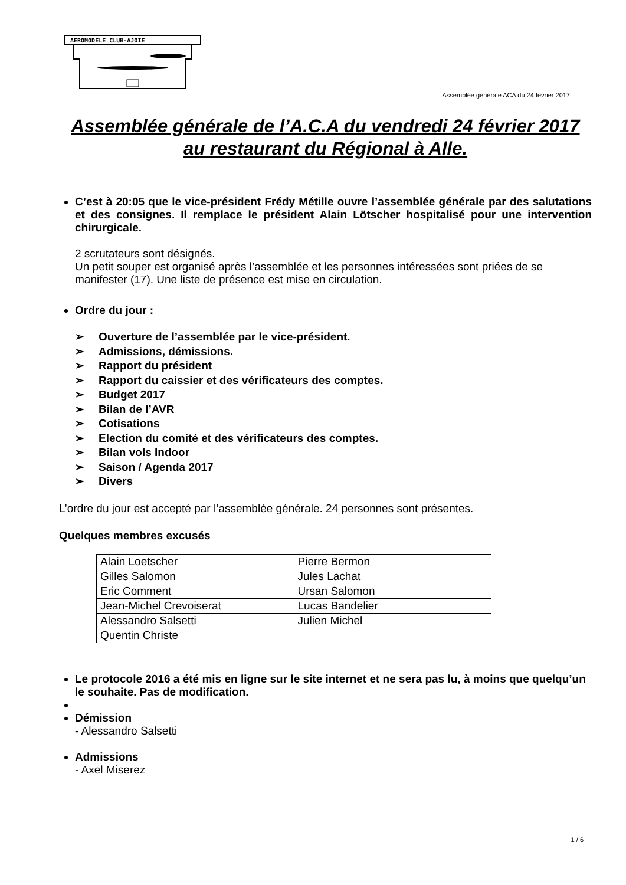AEROMODELE CLUB-AJOIE
Assemblée générale ACA du 24 février 2017
Assemblée générale de l’A.C.A du vendredi 24 février 2017 au restaurant du Régional à Alle.
C’est à 20:05 que le vice-président Frédy Métille ouvre l’assemblée générale par des salutations et des consignes. Il remplace le président Alain Lötscher hospitalisé pour une intervention chirurgicale.
2 scrutateurs sont désignés.
Un petit souper est organisé après l’assemblée et les personnes intéressées sont priées de se manifester (17). Une liste de présence est mise en circulation.
Ordre du jour :
➢ Ouverture de l’assemblée par le vice-président.
➢ Admissions, démissions.
➢ Rapport du président
➢ Rapport du caissier et des vérificateurs des comptes.
➢ Budget 2017
➢ Bilan de l’AVR
➢ Cotisations
➢ Election du comité et des vérificateurs des comptes.
➢ Bilan vols Indoor
➢ Saison / Agenda 2017
➢ Divers
L’ordre du jour est accepté par l’assemblée générale. 24 personnes sont présentes.
Quelques membres excusés
| Alain Loetscher | Pierre Bermon |
| Gilles Salomon | Jules Lachat |
| Eric Comment | Ursan Salomon |
| Jean-Michel Crevoiserat | Lucas Bandelier |
| Alessandro Salsetti | Julien Michel |
| Quentin Christe | |
Le protocole 2016 a été mis en ligne sur le site internet et ne sera pas lu, à moins que quelqu’un le souhaite. Pas de modification.
Démission
- Alessandro Salsetti
Admissions
- Axel Miserez
1 / 6